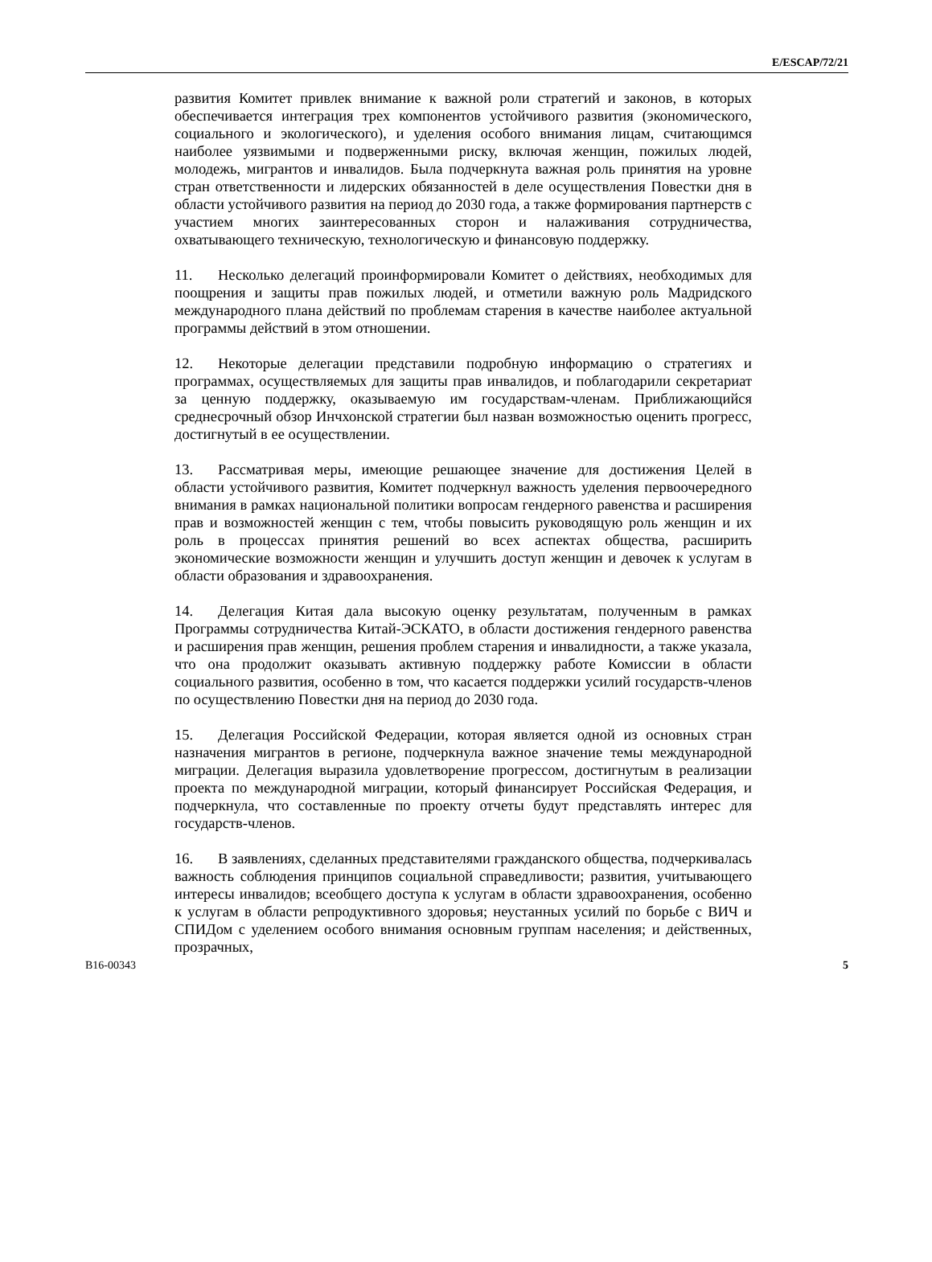E/ESCAP/72/21
развития Комитет привлек внимание к важной роли стратегий и законов, в которых обеспечивается интеграция трех компонентов устойчивого развития (экономического, социального и экологического), и уделения особого внимания лицам, считающимся наиболее уязвимыми и подверженными риску, включая женщин, пожилых людей, молодежь, мигрантов и инвалидов. Была подчеркнута важная роль принятия на уровне стран ответственности и лидерских обязанностей в деле осуществления Повестки дня в области устойчивого развития на период до 2030 года, а также формирования партнерств с участием многих заинтересованных сторон и налаживания сотрудничества, охватывающего техническую, технологическую и финансовую поддержку.
11. Несколько делегаций проинформировали Комитет о действиях, необходимых для поощрения и защиты прав пожилых людей, и отметили важную роль Мадридского международного плана действий по проблемам старения в качестве наиболее актуальной программы действий в этом отношении.
12. Некоторые делегации представили подробную информацию о стратегиях и программах, осуществляемых для защиты прав инвалидов, и поблагодарили секретариат за ценную поддержку, оказываемую им государствам-членам. Приближающийся среднесрочный обзор Инчхонской стратегии был назван возможностью оценить прогресс, достигнутый в ее осуществлении.
13. Рассматривая меры, имеющие решающее значение для достижения Целей в области устойчивого развития, Комитет подчеркнул важность уделения первоочередного внимания в рамках национальной политики вопросам гендерного равенства и расширения прав и возможностей женщин с тем, чтобы повысить руководящую роль женщин и их роль в процессах принятия решений во всех аспектах общества, расширить экономические возможности женщин и улучшить доступ женщин и девочек к услугам в области образования и здравоохранения.
14. Делегация Китая дала высокую оценку результатам, полученным в рамках Программы сотрудничества Китай-ЭСКАТО, в области достижения гендерного равенства и расширения прав женщин, решения проблем старения и инвалидности, а также указала, что она продолжит оказывать активную поддержку работе Комиссии в области социального развития, особенно в том, что касается поддержки усилий государств-членов по осуществлению Повестки дня на период до 2030 года.
15. Делегация Российской Федерации, которая является одной из основных стран назначения мигрантов в регионе, подчеркнула важное значение темы международной миграции. Делегация выразила удовлетворение прогрессом, достигнутым в реализации проекта по международной миграции, который финансирует Российская Федерация, и подчеркнула, что составленные по проекту отчеты будут представлять интерес для государств-членов.
16. В заявлениях, сделанных представителями гражданского общества, подчеркивалась важность соблюдения принципов социальной справедливости; развития, учитывающего интересы инвалидов; всеобщего доступа к услугам в области здравоохранения, особенно к услугам в области репродуктивного здоровья; неустанных усилий по борьбе с ВИЧ и СПИДом с уделением особого внимания основным группам населения; и действенных, прозрачных,
B16-00343 5